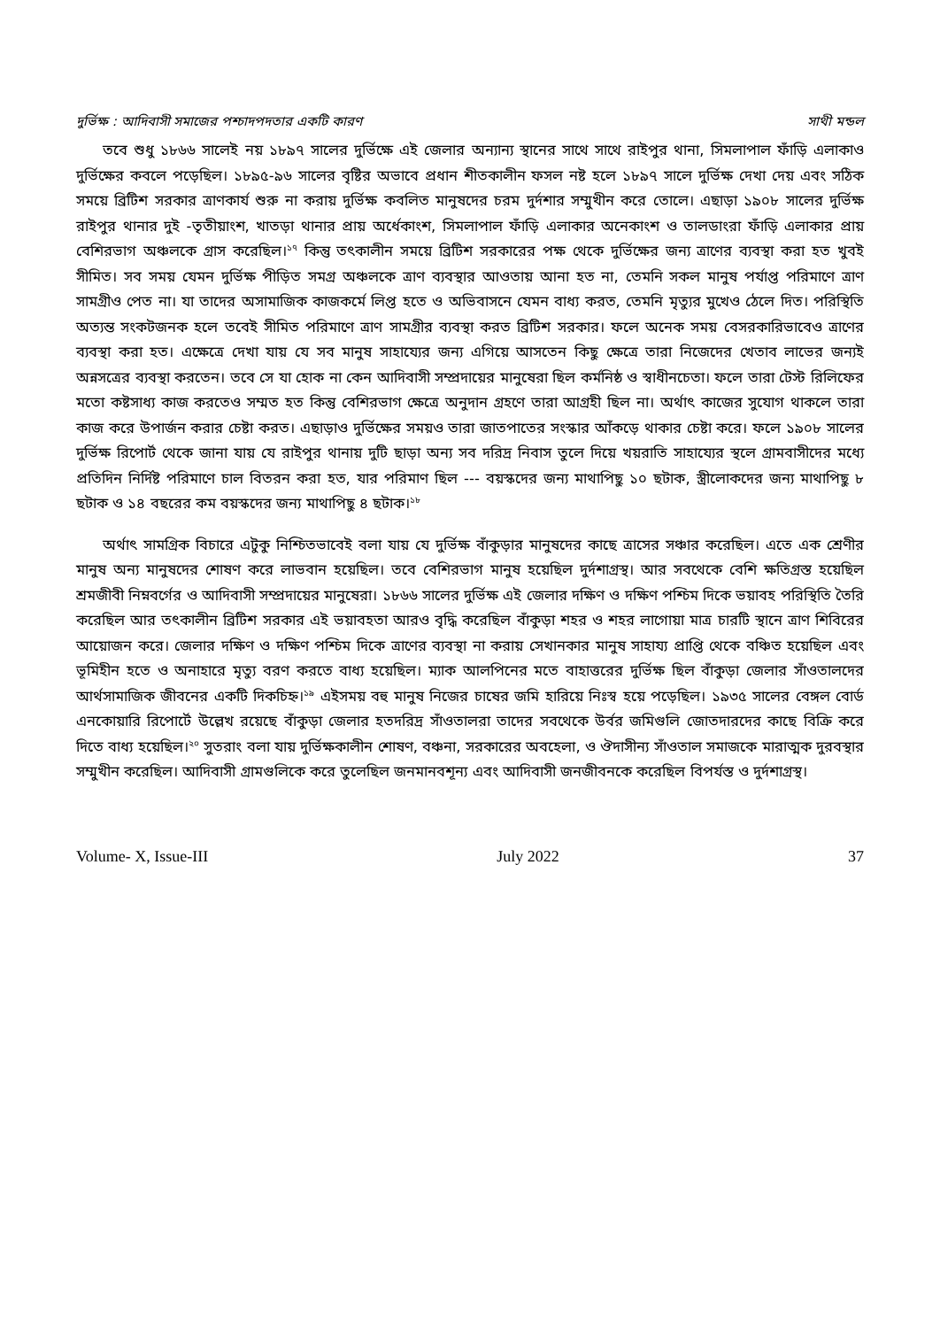দুর্ভিক্ষ : আদিবাসী সমাজের পশ্চাদপদতার একটি কারণ সাথী মন্ডল
তবে শুধু ১৮৬৬ সালেই নয় ১৮৯৭ সালের দুর্ভিক্ষে এই জেলার অন্যান্য স্থানের সাথে সাথে রাইপুর থানা, সিমলাপাল ফাঁড়ি এলাকাও দুর্ভিক্ষের কবলে পড়েছিল। ১৮৯৫-৯৬ সালের বৃষ্টির অভাবে প্রধান শীতকালীন ফসল নষ্ট হলে ১৮৯৭ সালে দুর্ভিক্ষ দেখা দেয় এবং সঠিক সময়ে ব্রিটিশ সরকার ত্রাণকার্য শুরু না করায় দুর্ভিক্ষ কবলিত মানুষদের চরম দুর্দশার সম্মুখীন করে তোলে। এছাড়া ১৯০৮ সালের দুর্ভিক্ষ রাইপুর থানার দুই -তৃতীয়াংশ, খাতড়া থানার প্রায় অর্ধেকাংশ, সিমলাপাল ফাঁড়ি এলাকার অনেকাংশ ও তালডাংরা ফাঁড়ি এলাকার প্রায় বেশিরভাগ অঞ্চলকে গ্রাস করেছিল।<sup>১৭</sup> কিন্তু তৎকালীন সময়ে ব্রিটিশ সরকারের পক্ষ থেকে দুর্ভিক্ষের জন্য ত্রাণের ব্যবস্থা করা হত খুবই সীমিত। সব সময় যেমন দুর্ভিক্ষ পীড়িত সমগ্র অঞ্চলকে ত্রাণ ব্যবস্থার আওতায় আনা হত না, তেমনি সকল মানুষ পর্যাপ্ত পরিমাণে ত্রাণ সামগ্রীও পেত না। যা তাদের অসামাজিক কাজকর্মে লিপ্ত হতে ও অভিবাসনে যেমন বাধ্য করত, তেমনি মৃত্যুর মুখেও ঠেলে দিত। পরিস্থিতি অত্যন্ত সংকটজনক হলে তবেই সীমিত পরিমাণে ত্রাণ সামগ্রীর ব্যবস্থা করত ব্রিটিশ সরকার। ফলে অনেক সময় বেসরকারিভাবেও ত্রাণের ব্যবস্থা করা হত। এক্ষেত্রে দেখা যায় যে সব মানুষ সাহায্যের জন্য এগিয়ে আসতেন কিছু ক্ষেত্রে তারা নিজেদের খেতাব লাভের জন্যই অন্নসত্রের ব্যবস্থা করতেন। তবে সে যা হোক না কেন আদিবাসী সম্প্রদায়ের মানুষেরা ছিল কর্মনিষ্ঠ ও স্বাধীনচেতা। ফলে তারা টেস্ট রিলিফের মতো কষ্টসাধ্য কাজ করতেও সম্মত হত কিন্তু বেশিরভাগ ক্ষেত্রে অনুদান গ্রহণে তারা আগ্রহী ছিল না। অর্থাৎ কাজের সুযোগ থাকলে তারা কাজ করে উপার্জন করার চেষ্টা করত। এছাড়াও দুর্ভিক্ষের সময়ও তারা জাতপাতের সংস্কার আঁকড়ে থাকার চেষ্টা করে। ফলে ১৯০৮ সালের দুর্ভিক্ষ রিপোর্ট থেকে জানা যায় যে রাইপুর থানায় দুটি ছাড়া অন্য সব দরিদ্র নিবাস তুলে দিয়ে খয়রাতি সাহায্যের স্থলে গ্রামবাসীদের মধ্যে প্রতিদিন নির্দিষ্ট পরিমাণে চাল বিতরন করা হত, যার পরিমাণ ছিল --- বয়স্কদের জন্য মাথাপিছু ১০ ছটাক, স্ত্রীলোকদের জন্য মাথাপিছু ৮ ছটাক ও ১৪ বছরের কম বয়স্কদের জন্য মাথাপিছু ৪ ছটাক।<sup>১৮</sup>
অর্থাৎ সামগ্রিক বিচারে এটুকু নিশ্চিতভাবেই বলা যায় যে দুর্ভিক্ষ বাঁকুড়ার মানুষদের কাছে ত্রাসের সঞ্চার করেছিল। এতে এক শ্রেণীর মানুষ অন্য মানুষদের শোষণ করে লাভবান হয়েছিল। তবে বেশিরভাগ মানুষ হয়েছিল দুর্দশাগ্রস্থ। আর সবথেকে বেশি ক্ষতিগ্রস্ত হয়েছিল শ্রমজীবী নিম্নবর্গের ও আদিবাসী সম্প্রদায়ের মানুষেরা। ১৮৬৬ সালের দুর্ভিক্ষ এই জেলার দক্ষিণ ও দক্ষিণ পশ্চিম দিকে ভয়াবহ পরিস্থিতি তৈরি করেছিল আর তৎকালীন ব্রিটিশ সরকার এই ভয়াবহতা আরও বৃদ্ধি করেছিল বাঁকুড়া শহর ও শহর লাগোয়া মাত্র চারটি স্থানে ত্রাণ শিবিরের আয়োজন করে। জেলার দক্ষিণ ও দক্ষিণ পশ্চিম দিকে ত্রাণের ব্যবস্থা না করায় সেখানকার মানুষ সাহায্য প্রাপ্তি থেকে বঞ্চিত হয়েছিল এবং ভূমিহীন হতে ও অনাহারে মৃত্যু বরণ করতে বাধ্য হয়েছিল। ম্যাক আলপিনের মতে বাহাত্তরের দুর্ভিক্ষ ছিল বাঁকুড়া জেলার সাঁওতালদের আর্থসামাজিক জীবনের একটি দিকচিহ্ন।<sup>১৯</sup> এইসময় বহু মানুষ নিজের চাষের জমি হারিয়ে নিঃস্ব হয়ে পড়েছিল। ১৯৩৫ সালের বেঙ্গল বোর্ড এনকোয়ারি রিপোর্টে উল্লেখ রয়েছে বাঁকুড়া জেলার হতদরিদ্র সাঁওতালরা তাদের সবথেকে উর্বর জমিগুলি জোতদারদের কাছে বিক্রি করে দিতে বাধ্য হয়েছিল।<sup>২০</sup> সুতরাং বলা যায় দুর্ভিক্ষকালীন শোষণ, বঞ্চনা, সরকারের অবহেলা, ও ঔদাসীন্য সাঁওতাল সমাজকে মারাত্মক দুরবস্থার সম্মুখীন করেছিল। আদিবাসী গ্রামগুলিকে করে তুলেছিল জনমানবশূন্য এবং আদিবাসী জনজীবনকে করেছিল বিপর্যস্ত ও দুর্দশাগ্রস্থ।
Volume- X, Issue-III July 2022 37